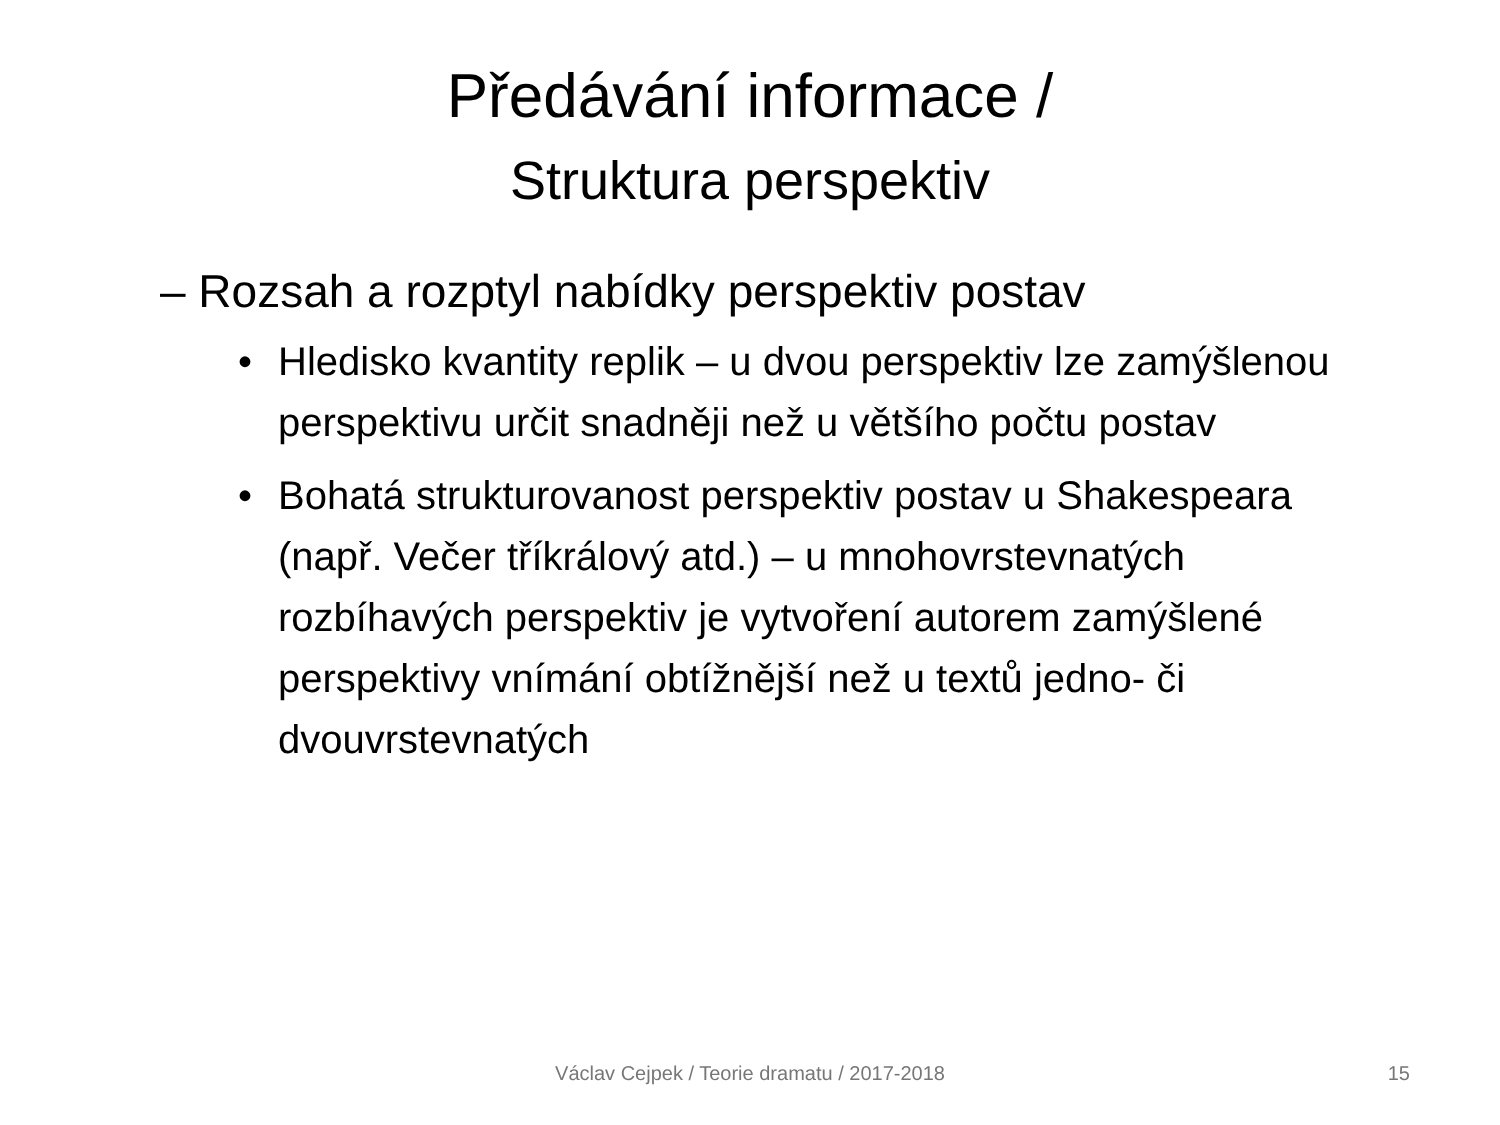Předávání informace /
Struktura perspektiv
– Rozsah a rozptyl nabídky perspektiv postav
• Hledisko kvantity replik – u dvou perspektiv lze zamýšlenou perspektivu určit snadněji než u většího počtu postav
• Bohatá strukturovanost perspektiv postav u Shakespeara (např. Večer tříkrálový atd.) – u mnohovrstevnatých rozbíhavých perspektiv je vytvoření autorem zamýšlené perspektivy vnímání obtížnější než u textů jedno- či dvouvrstevnatých
Václav Cejpek / Teorie dramatu / 2017-2018 15